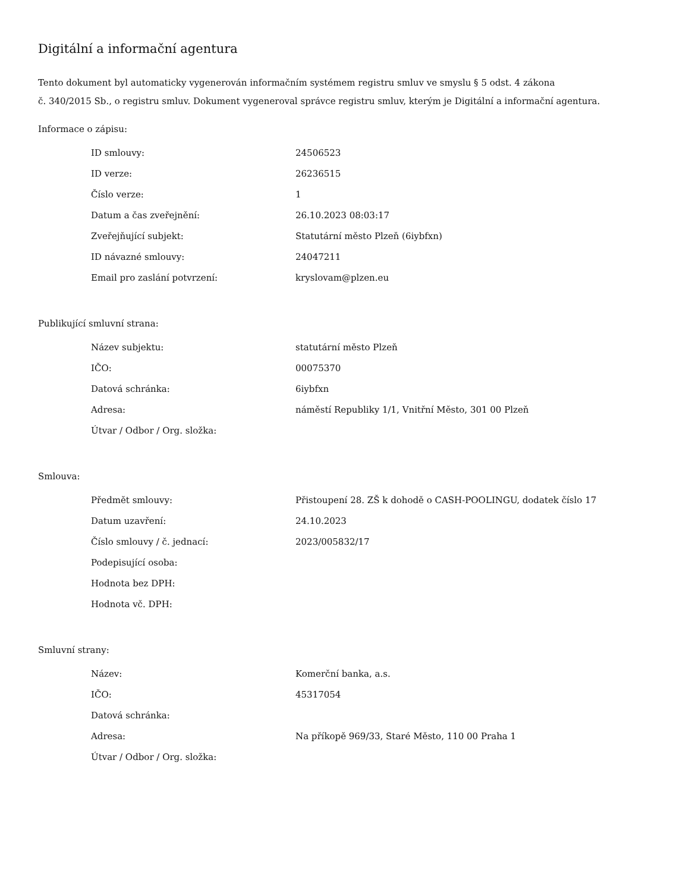Digitální a informační agentura
Tento dokument byl automaticky vygenerován informačním systémem registru smluv ve smyslu § 5 odst. 4 zákona
č. 340/2015 Sb., o registru smluv. Dokument vygeneroval správce registru smluv, kterým je Digitální a informační agentura.
Informace o zápisu:
| ID smlouvy: | 24506523 |
| ID verze: | 26236515 |
| Číslo verze: | 1 |
| Datum a čas zveřejnění: | 26.10.2023 08:03:17 |
| Zveřejňující subjekt: | Statutární město Plzeň (6iybfxn) |
| ID návazné smlouvy: | 24047211 |
| Email pro zaslání potvrzení: | kryslovam@plzen.eu |
Publikující smluvní strana:
| Název subjektu: | statutární město Plzeň |
| IČO: | 00075370 |
| Datová schránka: | 6iybfxn |
| Adresa: | náměstí Republiky 1/1, Vnitřní Město, 301 00 Plzeň |
| Útvar / Odbor / Org. složka: | |
Smlouva:
| Předmět smlouvy: | Přistoupení 28. ZŠ k dohodě o CASH-POOLINGU, dodatek číslo 17 |
| Datum uzavření: | 24.10.2023 |
| Číslo smlouvy / č. jednací: | 2023/005832/17 |
| Podepisující osoba: | |
| Hodnota bez DPH: | |
| Hodnota vč. DPH: | |
Smluvní strany:
| Název: | Komerční banka, a.s. |
| IČO: | 45317054 |
| Datová schránka: | |
| Adresa: | Na příkopě 969/33, Staré Město, 110 00 Praha 1 |
| Útvar / Odbor / Org. složka: | |